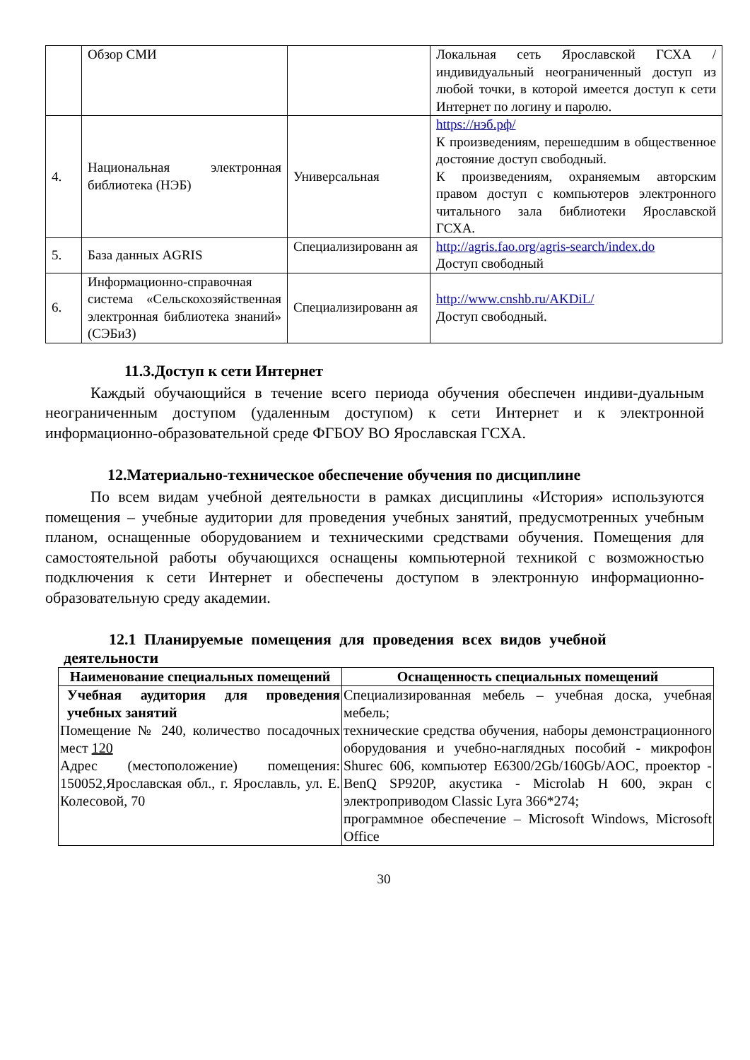| | Обзор СМИ | | Локальная сеть Ярославской ГСХА / индивидуальный неограниченный доступ из любой точки, в которой имеется доступ к сети Интернет по логину и паролю. |
| 4. | Национальная электронная библиотека (НЭБ) | Универсальная | https://нэб.рф/ К произведениям, перешедшим в общественное достояние доступ свободный. К произведениям, охраняемым авторским правом доступ с компьютеров электронного читального зала библиотеки Ярославской ГСХА. |
| 5. | База данных AGRIS | Специализированн ая | http://agris.fao.org/agris-search/index.do Доступ свободный |
| 6. | Информационно-справочная система «Сельскохозяйственная электронная библиотека знаний» (СЭБиЗ) | Специализированн ая | http://www.cnshb.ru/AKDiL/ Доступ свободный. |
11.3.Доступ к сети Интернет
Каждый обучающийся в течение всего периода обучения обеспечен индиви-дуальным неограниченным доступом (удаленным доступом) к сети Интернет и к электронной информационно-образовательной среде ФГБОУ ВО Ярославская ГСХА.
12.Материально-техническое обеспечение обучения по дисциплине
По всем видам учебной деятельности в рамках дисциплины «История» используются помещения – учебные аудитории для проведения учебных занятий, предусмотренных учебным планом, оснащенные оборудованием и техническими средствами обучения. Помещения для самостоятельной работы обучающихся оснащены компьютерной техникой с возможностью подключения к сети Интернет и обеспечены доступом в электронную информационно-образовательную среду академии.
12.1 Планируемые помещения для проведения всех видов учебной деятельности
| Наименование специальных помещений | Оснащенность специальных помещений |
| --- | --- |
| Учебная аудитория для проведения учебных занятий Помещение № 240, количество посадочных мест 120 Адрес (местоположение) помещения: 150052,Ярославская обл., г. Ярославль, ул. Е. Колесовой, 70 | Специализированная мебель – учебная доска, учебная мебель; технические средства обучения, наборы демонстрационного оборудования и учебно-наглядных пособий - микрофон Shurec 606, компьютер E6300/2Gb/160Gb/AOC, проектор - BenQ SP920P, акустика - Microlab H 600, экран с электроприводом Classic Lyra 366*274; программное обеспечение – Microsoft Windows, Microsoft Office |
30